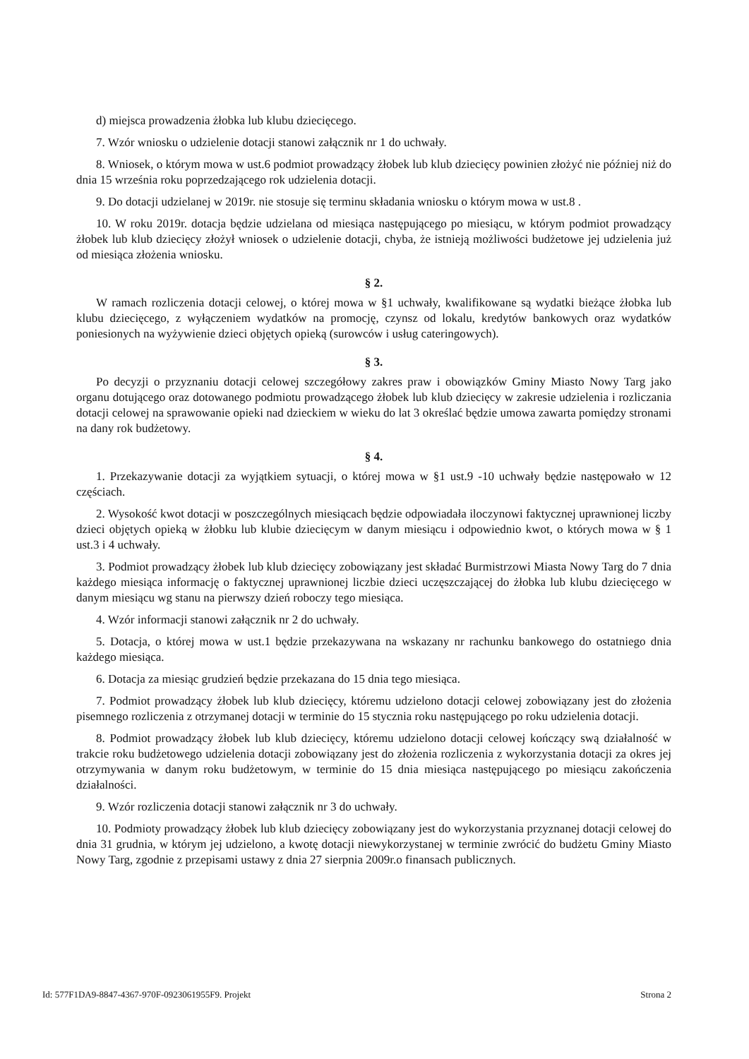d) miejsca prowadzenia żłobka lub klubu dziecięcego.
7. Wzór wniosku o udzielenie dotacji stanowi załącznik nr 1 do uchwały.
8. Wniosek, o którym mowa w ust.6 podmiot prowadzący żłobek lub klub dziecięcy powinien złożyć nie później niż do dnia 15 września roku poprzedzającego rok udzielenia dotacji.
9. Do dotacji udzielanej w 2019r. nie stosuje się terminu składania wniosku o którym mowa w ust.8 .
10. W roku 2019r. dotacja będzie udzielana od miesiąca następującego po miesiącu, w którym podmiot prowadzący żłobek lub klub dziecięcy złożył wniosek o udzielenie dotacji, chyba, że istnieją możliwości budżetowe jej udzielenia już od miesiąca złożenia wniosku.
§ 2.
W ramach rozliczenia dotacji celowej, o której mowa w §1 uchwały, kwalifikowane są wydatki bieżące żłobka lub klubu dziecięcego, z wyłączeniem wydatków na promocję, czynsz od lokalu, kredytów bankowych oraz wydatków poniesionych na wyżywienie dzieci objętych opieką (surowców i usług cateringowych).
§ 3.
Po decyzji o przyznaniu dotacji celowej szczegółowy zakres praw i obowiązków Gminy Miasto Nowy Targ jako organu dotującego oraz dotowanego podmiotu prowadzącego żłobek lub klub dziecięcy w zakresie udzielenia i rozliczania dotacji celowej na sprawowanie opieki nad dzieckiem w wieku do lat 3 określać będzie umowa zawarta pomiędzy stronami na dany rok budżetowy.
§ 4.
1. Przekazywanie dotacji za wyjątkiem sytuacji, o której mowa w §1 ust.9 -10 uchwały będzie następowało w 12 częściach.
2. Wysokość kwot dotacji w poszczególnych miesiącach będzie odpowiadała iloczynowi faktycznej uprawnionej liczby dzieci objętych opieką w żłobku lub klubie dziecięcym w danym miesiącu i odpowiednio kwot, o których mowa w § 1 ust.3 i 4 uchwały.
3. Podmiot prowadzący żłobek lub klub dziecięcy zobowiązany jest składać Burmistrzowi Miasta Nowy Targ do 7 dnia każdego miesiąca informację o faktycznej uprawnionej liczbie dzieci uczęszczającej do żłobka lub klubu dziecięcego w danym miesiącu wg stanu na pierwszy dzień roboczy tego miesiąca.
4. Wzór informacji stanowi załącznik nr 2 do uchwały.
5. Dotacja, o której mowa w ust.1 będzie przekazywana na wskazany nr rachunku bankowego do ostatniego dnia każdego miesiąca.
6. Dotacja za miesiąc grudzień będzie przekazana do 15 dnia tego miesiąca.
7. Podmiot prowadzący żłobek lub klub dziecięcy, któremu udzielono dotacji celowej zobowiązany jest do złożenia pisemnego rozliczenia z otrzymanej dotacji w terminie do 15 stycznia roku następującego po roku udzielenia dotacji.
8. Podmiot prowadzący żłobek lub klub dziecięcy, któremu udzielono dotacji celowej kończący swą działalność w trakcie roku budżetowego udzielenia dotacji zobowiązany jest do złożenia rozliczenia z wykorzystania dotacji za okres jej otrzymywania w danym roku budżetowym, w terminie do 15 dnia miesiąca następującego po miesiącu zakończenia działalności.
9. Wzór rozliczenia dotacji stanowi załącznik nr 3 do uchwały.
10. Podmioty prowadzący żłobek lub klub dziecięcy zobowiązany jest do wykorzystania przyznanej dotacji celowej do dnia 31 grudnia, w którym jej udzielono, a kwotę dotacji niewykorzystanej w terminie zwrócić do budżetu Gminy Miasto Nowy Targ, zgodnie z przepisami ustawy z dnia 27 sierpnia 2009r.o finansach publicznych.
Id: 577F1DA9-8847-4367-970F-0923061955F9. Projekt Strona 2